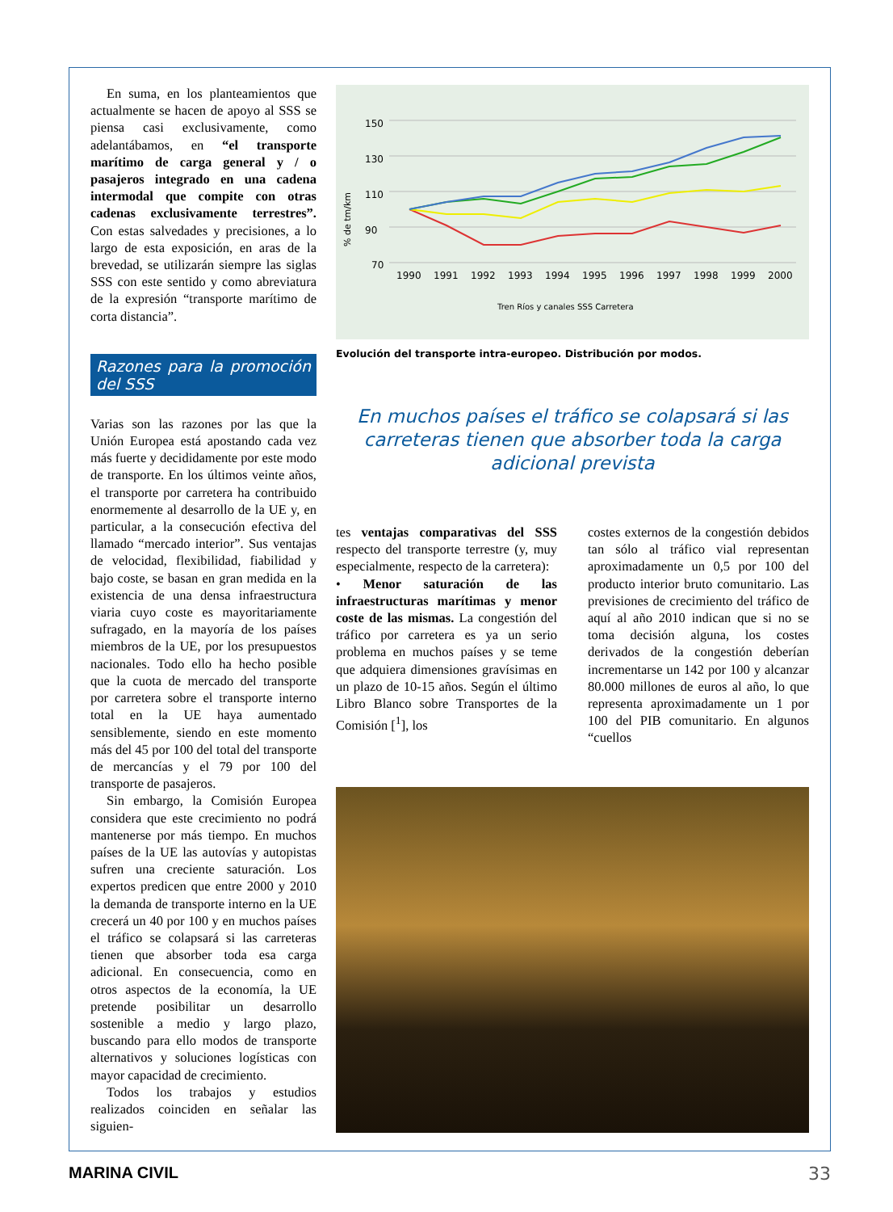En suma, en los planteamientos que actualmente se hacen de apoyo al SSS se piensa casi exclusivamente, como adelantábamos, en “el transporte marítimo de carga general y / o pasajeros integrado en una cadena intermodal que compite con otras cadenas exclusivamente terrestres”. Con estas salvedades y precisiones, a lo largo de esta exposición, en aras de la brevedad, se utilizarán siempre las siglas SSS con este sentido y como abreviatura de la expresión “transporte marítimo de corta distancia”.
Razones para la promoción del SSS
Varias son las razones por las que la Unión Europea está apostando cada vez más fuerte y decididamente por este modo de transporte. En los últimos veinte años, el transporte por carretera ha contribuido enormemente al desarrollo de la UE y, en particular, a la consecución efectiva del llamado “mercado interior”. Sus ventajas de velocidad, flexibilidad, fiabilidad y bajo coste, se basan en gran medida en la existencia de una densa infraestructura viaria cuyo coste es mayoritariamente sufragado, en la mayoría de los países miembros de la UE, por los presupuestos nacionales. Todo ello ha hecho posible que la cuota de mercado del transporte por carretera sobre el transporte interno total en la UE haya aumentado sensiblemente, siendo en este momento más del 45 por 100 del total del transporte de mercancías y el 79 por 100 del transporte de pasajeros.
Sin embargo, la Comisión Europea considera que este crecimiento no podrá mantenerse por más tiempo. En muchos países de la UE las autovías y autopistas sufren una creciente saturación. Los expertos predicen que entre 2000 y 2010 la demanda de transporte interno en la UE crecerá un 40 por 100 y en muchos países el tráfico se colapsará si las carreteras tienen que absorber toda esa carga adicional. En consecuencia, como en otros aspectos de la economía, la UE pretende posibilitar un desarrollo sostenible a medio y largo plazo, buscando para ello modos de transporte alternativos y soluciones logísticas con mayor capacidad de crecimiento.
Todos los trabajos y estudios realizados coinciden en señalar las siguien-
% de tm/km
150
130
110
90
70
1990
1991
1992
1993
1994
1995
1996
1997
1998
1999
2000
Tren Ríos y canales SSS Carretera
Evolución del transporte intra-europeo. Distribución por modos.
En muchos países el tráfico se colapsará si las carreteras tienen que absorber toda la carga adicional prevista
tes ventajas comparativas del SSS respecto del transporte terrestre (y, muy especialmente, respecto de la carretera):
• Menor saturación de las infraestructuras marítimas y menor coste de las mismas. La congestión del tráfico por carretera es ya un serio problema en muchos países y se teme que adquiera dimensiones gravísimas en un plazo de 10-15 años. Según el último Libro Blanco sobre Transportes de la Comisión [<sup>1</sup>], los
costes externos de la congestión debidos tan sólo al tráfico vial representan aproximadamente un 0,5 por 100 del producto interior bruto comunitario. Las previsiones de crecimiento del tráfico de aquí al año 2010 indican que si no se toma decisión alguna, los costes derivados de la congestión deberían incrementarse un 142 por 100 y alcanzar 80.000 millones de euros al año, lo que representa aproximadamente un 1 por 100 del PIB comunitario. En algunos “cuellos
MARINA CIVIL 33